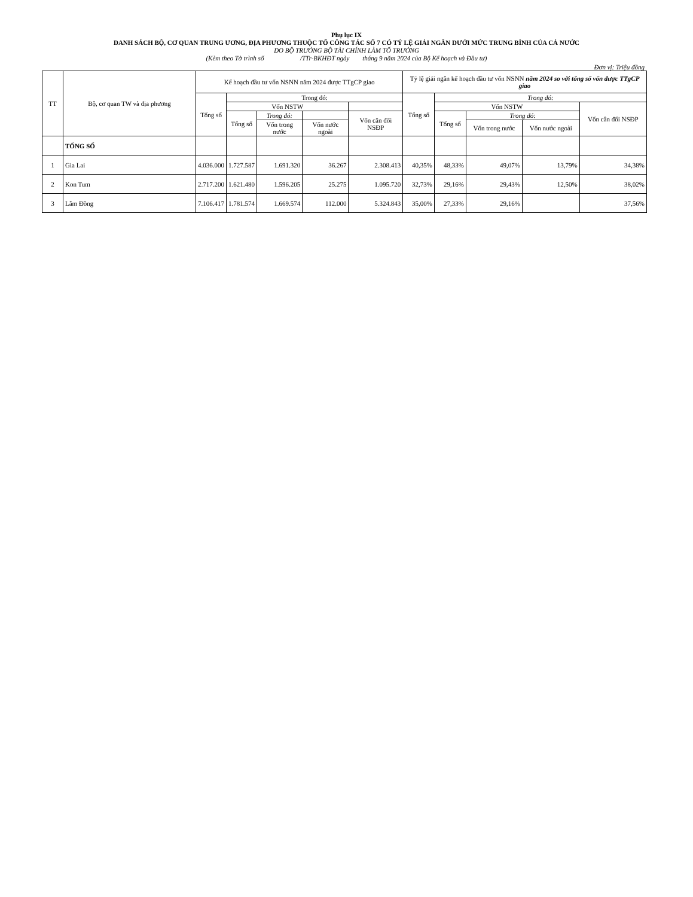Phụ lục IX
DANH SÁCH BỘ, CƠ QUAN TRUNG ƯƠNG, ĐỊA PHƯƠNG THUỘC TỔ CÔNG TÁC SỐ 7 CÓ TỶ LỆ GIẢI NGÂN DƯỚI MỨC TRUNG BÌNH CỦA CẢ NƯỚC
DO BỘ TRƯỞNG BỘ TÀI CHÍNH LÀM TỔ TRƯỞNG
(Kèm theo Tờ trình số /TTr-BKHĐT ngày tháng 9 năm 2024 của Bộ Kế hoạch và Đầu tư)
Đơn vị: Triệu đồng
| TT | Bộ, cơ quan TW và địa phương | Kế hoạch đầu tư vốn NSNN năm 2024 được TTgCP giao | | | | | Tỷ lệ giải ngân kế hoạch đầu tư vốn NSNN năm 2024 so với tổng số vốn được TTgCP giao | | | | |
| --- | --- | --- | --- | --- | --- | --- | --- | --- | --- | --- | --- |
| | | Tổng số | Trong đó: | | | | Tổng số | Trong đó: | | | |
| | | | Vốn NSTW | | | | | Vốn NSTW | | | Vốn cân đối NSĐP |
| | | | Tổng số | Trong đó: | | Vốn cân đối NSĐP | | Tổng số | Trong đó: | | |
| | | | | Vốn trong nước | Vốn nước ngoài | | | | Vốn trong nước | Vốn nước ngoài | |
| | TỔNG SỐ | | | | | | | | | | |
| 1 | Gia Lai | 4.036.000 | 1.727.587 | 1.691.320 | 36.267 | 2.308.413 | 40,35% | 48,33% | 49,07% | 13,79% | 34,38% |
| 2 | Kon Tum | 2.717.200 | 1.621.480 | 1.596.205 | 25.275 | 1.095.720 | 32,73% | 29,16% | 29,43% | 12,50% | 38,02% |
| 3 | Lâm Đồng | 7.106.417 | 1.781.574 | 1.669.574 | 112.000 | 5.324.843 | 35,00% | 27,33% | 29,16% | | 37,56% |